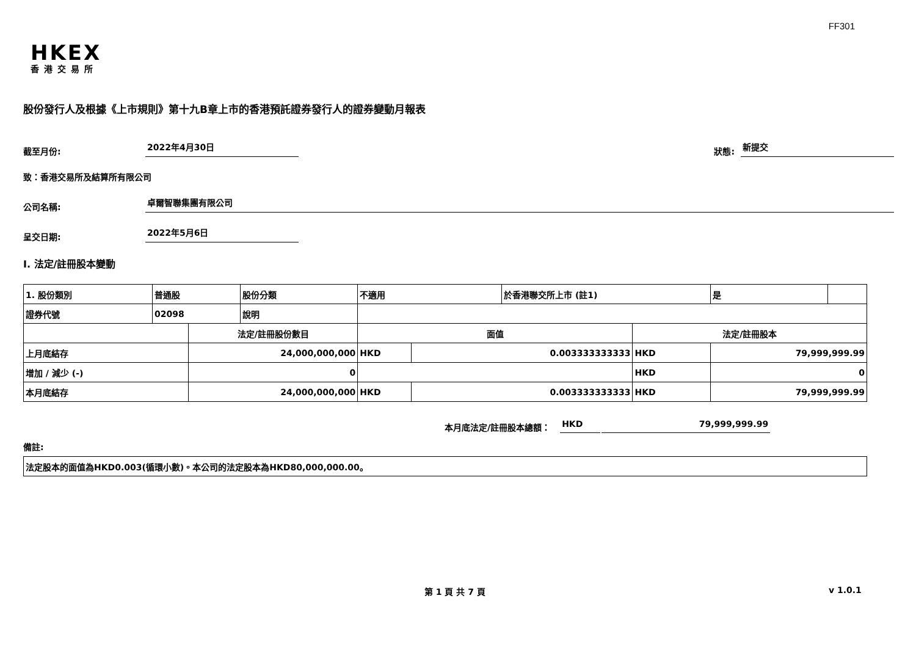FF301
HKEX
香港交易所
股份發行人及根據《上市規則》第十九B章上市的香港預託證券發行人的證券變動月報表
截至月份: 2022年4月30日 狀態: 新提交
致：香港交易所及結算所有限公司
公司名稱: 卓爾智聯集團有限公司
呈交日期: 2022年5月6日
I. 法定/註冊股本變動
| 1. 股份類別 | 普通股 | | 股份分類 | 不適用 | | | 於香港聯交所上市 (註1) | | 是 | |
| 證券代號 | 02098 | | 說明 | | | | | | | |
| | | 法定/註冊股份數目 | | | 面值 | | | 法定/註冊股本 | | |
| 上月底結存 | | 24,000,000,000 | | | HKD | 0.003333333333 | | HKD | 79,999,999.99 | |
| 增加 / 減少 (-) | | 0 | | | | | | HKD | 0 | |
| 本月底結存 | | 24,000,000,000 | | | HKD | 0.003333333333 | | HKD | 79,999,999.99 | |
本月底法定/註冊股本總額： HKD 79,999,999.99
備註:
| 法定股本的面值為HKD0.003(循環小數)。本公司的法定股本為HKD80,000,000.00。 |
第 1 頁 共 7 頁 v 1.0.1